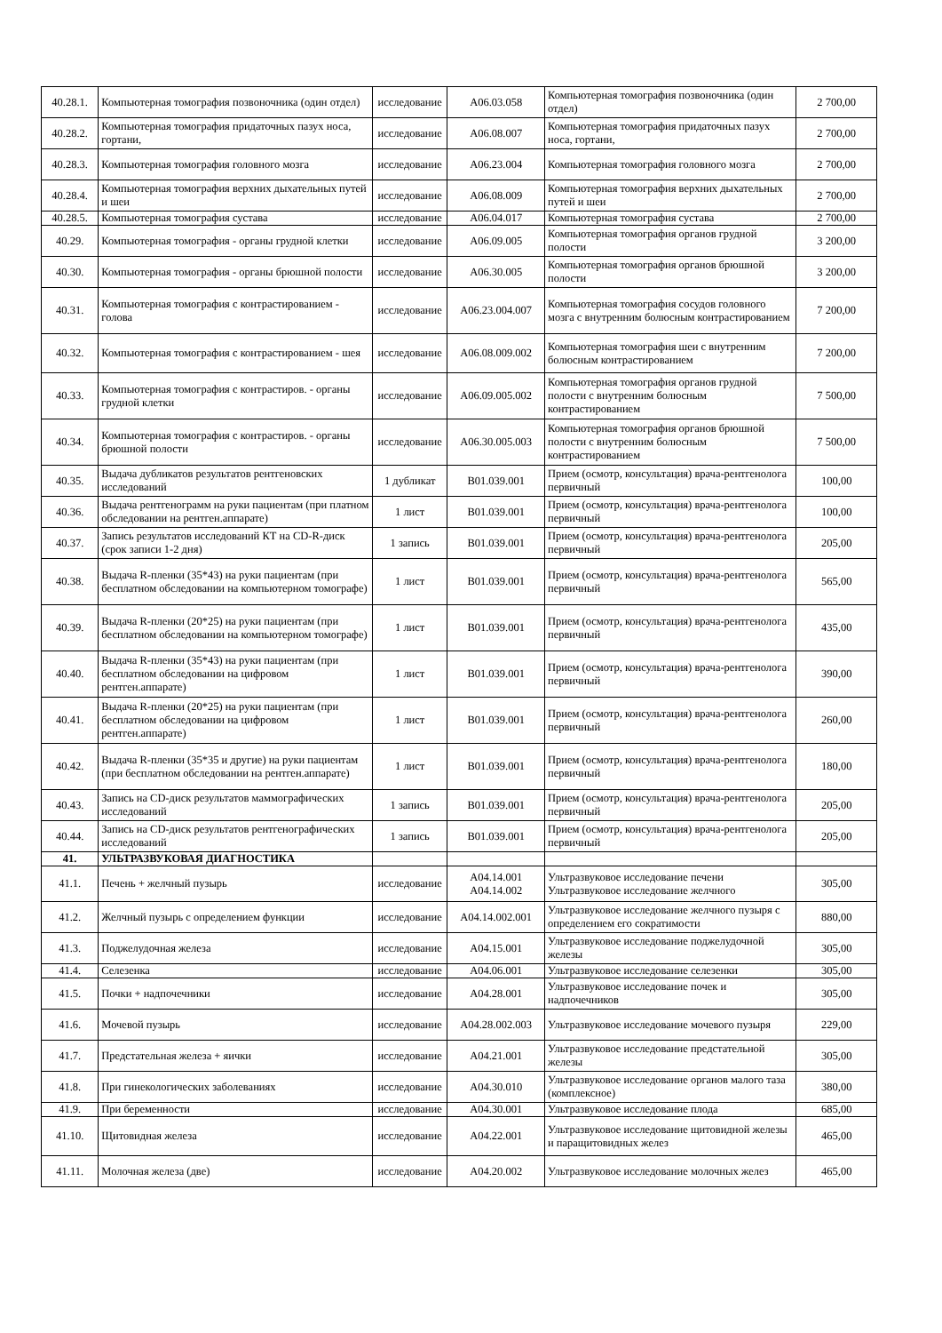| 40.28.1. | Компьютерная томография позвоночника (один отдел) | исследование | A06.03.058 | Компьютерная томография позвоночника (один отдел) | 2 700,00 |
| 40.28.2. | Компьютерная томография придаточных пазух носа, гортани, | исследование | A06.08.007 | Компьютерная томография придаточных пазух носа, гортани, | 2 700,00 |
| 40.28.3. | Компьютерная томография головного мозга | исследование | A06.23.004 | Компьютерная томография головного мозга | 2 700,00 |
| 40.28.4. | Компьютерная томография верхних дыхательных путей и шеи | исследование | A06.08.009 | Компьютерная томография верхних дыхательных путей и шеи | 2 700,00 |
| 40.28.5. | Компьютерная томография сустава | исследование | A06.04.017 | Компьютерная томография сустава | 2 700,00 |
| 40.29. | Компьютерная томография - органы грудной клетки | исследование | A06.09.005 | Компьютерная томография органов грудной полости | 3 200,00 |
| 40.30. | Компьютерная томография - органы брюшной полости | исследование | A06.30.005 | Компьютерная томография органов брюшной полости | 3 200,00 |
| 40.31. | Компьютерная томография с контрастированием - голова | исследование | A06.23.004.007 | Компьютерная томография сосудов головного мозга с внутренним болюсным контрастированием | 7 200,00 |
| 40.32. | Компьютерная томография с контрастированием - шея | исследование | A06.08.009.002 | Компьютерная томография шеи с внутренним болюсным контрастированием | 7 200,00 |
| 40.33. | Компьютерная томография с контрастиров. - органы грудной клетки | исследование | A06.09.005.002 | Компьютерная томография органов грудной полости с внутренним болюсным контрастированием | 7 500,00 |
| 40.34. | Компьютерная томография с контрастиров. - органы брюшной полости | исследование | A06.30.005.003 | Компьютерная томография органов брюшной полости с внутренним болюсным контрастированием | 7 500,00 |
| 40.35. | Выдача дубликатов результатов рентгеновских исследований | 1 дубликат | B01.039.001 | Прием (осмотр, консультация) врача-рентгенолога первичный | 100,00 |
| 40.36. | Выдача рентгенограмм на руки пациентам (при платном обследовании на рентген.аппарате) | 1 лист | B01.039.001 | Прием (осмотр, консультация) врача-рентгенолога первичный | 100,00 |
| 40.37. | Запись результатов исследований КТ на CD-R-диск (срок записи 1-2 дня) | 1 запись | B01.039.001 | Прием (осмотр, консультация) врача-рентгенолога первичный | 205,00 |
| 40.38. | Выдача R-пленки (35*43) на руки пациентам (при бесплатном обследовании на компьютерном томографе) | 1 лист | B01.039.001 | Прием (осмотр, консультация) врача-рентгенолога первичный | 565,00 |
| 40.39. | Выдача R-пленки (20*25) на руки пациентам (при бесплатном обследовании на компьютерном томографе) | 1 лист | B01.039.001 | Прием (осмотр, консультация) врача-рентгенолога первичный | 435,00 |
| 40.40. | Выдача R-пленки (35*43) на руки пациентам (при бесплатном обследовании на цифровом рентген.аппарате) | 1 лист | B01.039.001 | Прием (осмотр, консультация) врача-рентгенолога первичный | 390,00 |
| 40.41. | Выдача R-пленки (20*25) на руки пациентам (при бесплатном обследовании на цифровом рентген.аппарате) | 1 лист | B01.039.001 | Прием (осмотр, консультация) врача-рентгенолога первичный | 260,00 |
| 40.42. | Выдача R-пленки (35*35 и другие) на руки пациентам (при бесплатном обследовании на рентген.аппарате) | 1 лист | B01.039.001 | Прием (осмотр, консультация) врача-рентгенолога первичный | 180,00 |
| 40.43. | Запись на CD-диск результатов маммографических исследований | 1 запись | B01.039.001 | Прием (осмотр, консультация) врача-рентгенолога первичный | 205,00 |
| 40.44. | Запись на CD-диск результатов рентгенографических исследований | 1 запись | B01.039.001 | Прием (осмотр, консультация) врача-рентгенолога первичный | 205,00 |
| 41. | УЛЬТРАЗВУКОВАЯ ДИАГНОСТИКА | | | | |
| 41.1. | Печень + желчный пузырь | исследование | A04.14.001 A04.14.002 | Ультразвуковое исследование печени Ультразвуковое исследование желчного | 305,00 |
| 41.2. | Желчный пузырь с определением функции | исследование | A04.14.002.001 | Ультразвуковое исследование желчного пузыря с определением его сократимости | 880,00 |
| 41.3. | Поджелудочная железа | исследование | A04.15.001 | Ультразвуковое исследование поджелудочной железы | 305,00 |
| 41.4. | Селезенка | исследование | A04.06.001 | Ультразвуковое исследование селезенки | 305,00 |
| 41.5. | Почки + надпочечники | исследование | A04.28.001 | Ультразвуковое исследование почек и надпочечников | 305,00 |
| 41.6. | Мочевой пузырь | исследование | A04.28.002.003 | Ультразвуковое исследование мочевого пузыря | 229,00 |
| 41.7. | Предстательная железа + яички | исследование | A04.21.001 | Ультразвуковое исследование предстательной железы | 305,00 |
| 41.8. | При гинекологических заболеваниях | исследование | A04.30.010 | Ультразвуковое исследование органов малого таза (комплексное) | 380,00 |
| 41.9. | При беременности | исследование | A04.30.001 | Ультразвуковое исследование плода | 685,00 |
| 41.10. | Щитовидная железа | исследование | A04.22.001 | Ультразвуковое исследование щитовидной железы и паращитовидных желез | 465,00 |
| 41.11. | Молочная железа (две) | исследование | A04.20.002 | Ультразвуковое исследование молочных желез | 465,00 |